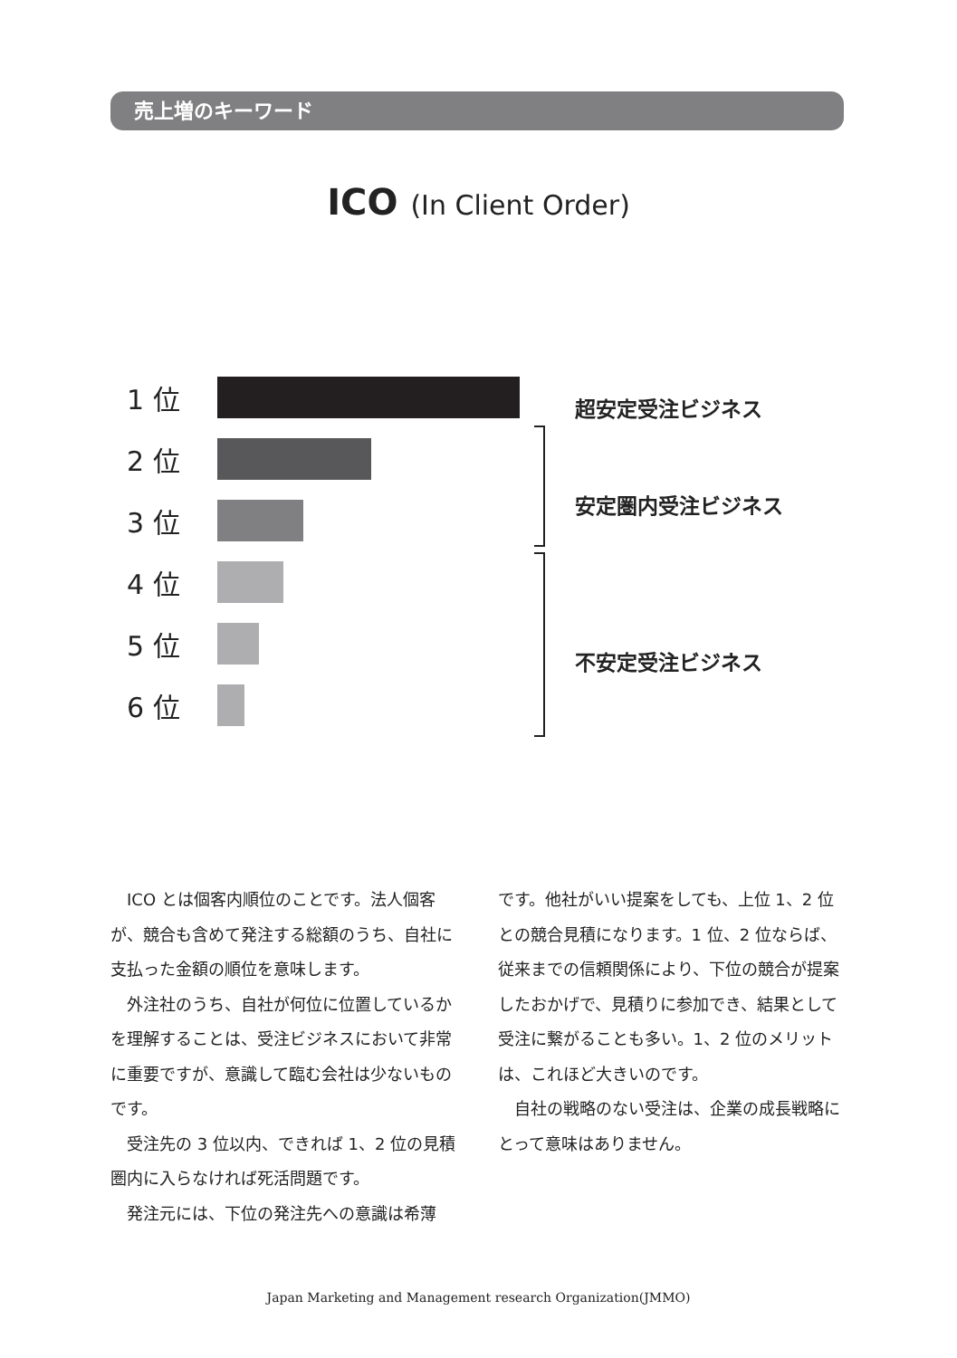売上増のキーワード
ICO (In Client Order)
1 位
2 位
3 位
4 位
5 位
6 位
超安定受注ビジネス
安定圏内受注ビジネス
不安定受注ビジネス
ICO とは個客内順位のことです。法人個客が、競合も含めて発注する総額のうち、自社に支払った金額の順位を意味します。
外注社のうち、自社が何位に位置しているかを理解することは、受注ビジネスにおいて非常に重要ですが、意識して臨む会社は少ないものです。
受注先の 3 位以内、できれば 1、2 位の見積圏内に入らなければ死活問題です。
発注元には、下位の発注先への意識は希薄
です。他社がいい提案をしても、上位 1、2 位との競合見積になります。1 位、2 位ならば、従来までの信頼関係により、下位の競合が提案したおかげで、見積りに参加でき、結果として受注に繋がることも多い。1、2 位のメリットは、これほど大きいのです。
自社の戦略のない受注は、企業の成長戦略にとって意味はありません。
Japan Marketing and Management research Organization(JMMO)